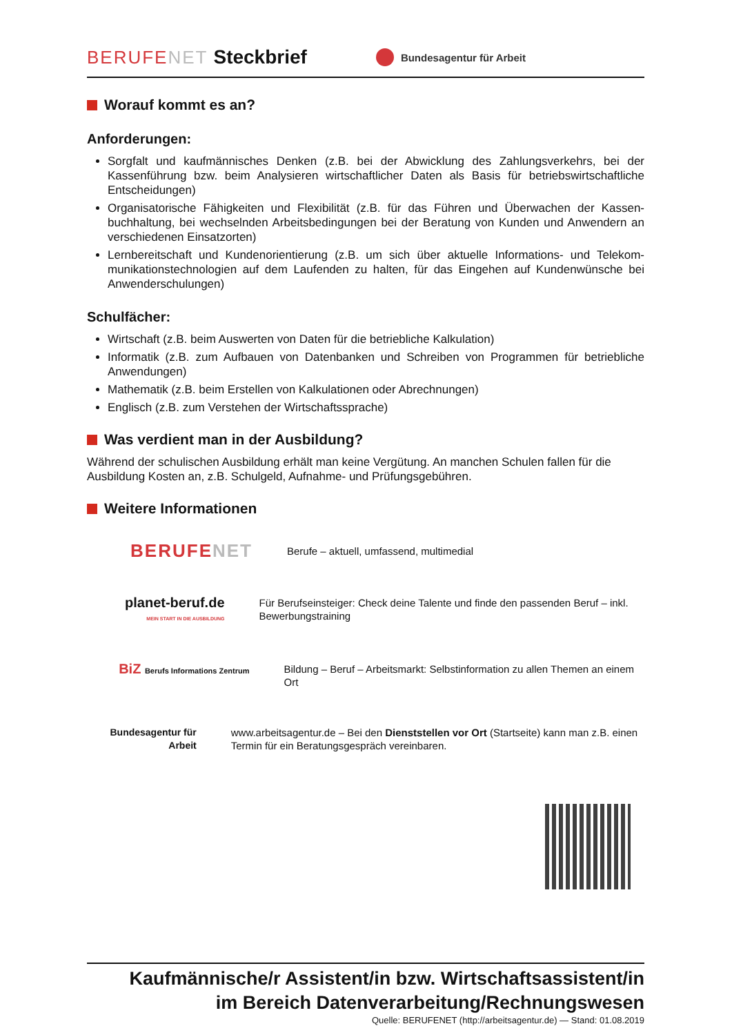BERUFENET Steckbrief Bundesagentur für Arbeit
Worauf kommt es an?
Anforderungen:
Sorgfalt und kaufmännisches Denken (z.B. bei der Abwicklung des Zahlungsverkehrs, bei der Kassenführung bzw. beim Analysieren wirtschaftlicher Daten als Basis für betriebswirtschaftliche Entscheidungen)
Organisatorische Fähigkeiten und Flexibilität (z.B. für das Führen und Überwachen der Kassen-buchhaltung, bei wechselnden Arbeitsbedingungen bei der Beratung von Kunden und Anwendern an verschiedenen Einsatzorten)
Lernbereitschaft und Kundenorientierung (z.B. um sich über aktuelle Informations- und Telekom-munikationstechnologien auf dem Laufenden zu halten, für das Eingehen auf Kundenwünsche bei Anwenderschulungen)
Schulfächer:
Wirtschaft (z.B. beim Auswerten von Daten für die betriebliche Kalkulation)
Informatik (z.B. zum Aufbauen von Datenbanken und Schreiben von Programmen für betriebliche Anwendungen)
Mathematik (z.B. beim Erstellen von Kalkulationen oder Abrechnungen)
Englisch (z.B. zum Verstehen der Wirtschaftssprache)
Was verdient man in der Ausbildung?
Während der schulischen Ausbildung erhält man keine Vergütung. An manchen Schulen fallen für die Ausbildung Kosten an, z.B. Schulgeld, Aufnahme- und Prüfungsgebühren.
Weitere Informationen
BERUFENET
Berufe – aktuell, umfassend, multimedial
planet-beruf.de
MEIN START IN DIE AUSBILDUNG
Für Berufseinsteiger: Check deine Talente und finde den passenden Beruf – inkl. Bewerbungstraining
BiZ Berufs Informations Zentrum
Bildung – Beruf – Arbeitsmarkt: Selbstinformation zu allen Themen an einem Ort
Bundesagentur für Arbeit www.arbeitsagentur.de – Bei den Dienststellen vor Ort (Startseite) kann man z.B. einen Termin für ein Beratungsgespräch vereinbaren.
Kaufmännische/r Assistent/in bzw. Wirtschaftsassistent/in
im Bereich Datenverarbeitung/Rechnungswesen
Quelle: BERUFENET (http://arbeitsagentur.de) — Stand: 01.08.2019